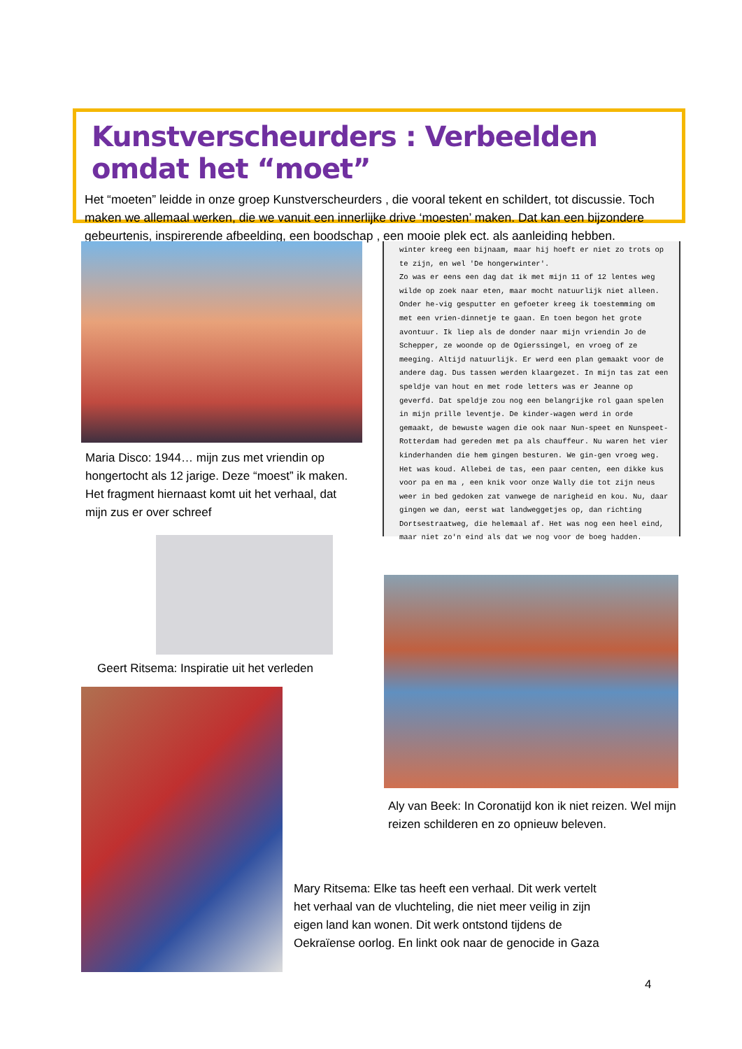Kunstverscheurders : Verbeelden omdat het “moet”
Het “moeten” leidde in onze groep Kunstverscheurders , die vooral tekent en schildert, tot discussie. Toch maken we allemaal werken, die we vanuit een innerlijke drive ‘moesten’ maken. Dat kan een bijzondere gebeurtenis, inspirerende afbeelding, een boodschap , een mooie plek ect. als aanleiding hebben.
Maria Disco: 1944… mijn zus met vriendin op hongertocht als 12 jarige. Deze “moest” ik maken. Het fragment hiernaast komt uit het verhaal, dat mijn zus er over schreef
winter kreeg een bijnaam, maar hij hoeft er niet zo trots op te zijn, en wel 'De hongerwinter'.
Zo was er eens een dag dat ik met mijn 11 of 12 lentes weg wilde op zoek naar eten, maar mocht natuurlijk niet alleen. Onder he-vig gesputter en gefoeter kreeg ik toestemming om met een vrien-dinnetje te gaan. En toen begon het grote avontuur. Ik liep als de donder naar mijn vriendin Jo de Schepper, ze woonde op de Ogierssingel, en vroeg of ze meeging. Altijd natuurlijk. Er werd een plan gemaakt voor de andere dag. Dus tassen werden klaargezet. In mijn tas zat een speldje van hout en met rode letters was er Jeanne op geverfd. Dat speldje zou nog een belangrijke rol gaan spelen in mijn prille leventje. De kinder-wagen werd in orde gemaakt, de bewuste wagen die ook naar Nun-speet en Nunspeet-Rotterdam had gereden met pa als chauffeur. Nu waren het vier kinderhanden die hem gingen besturen. We gin-gen vroeg weg. Het was koud. Allebei de tas, een paar centen, een dikke kus voor pa en ma , een knik voor onze Wally die tot zijn neus weer in bed gedoken zat vanwege de narigheid en kou. Nu, daar gingen we dan, eerst wat landweggetjes op, dan richting Dortsestraatweg, die helemaal af. Het was nog een heel eind, maar niet zo'n eind als dat we nog voor de boeg hadden.
Geert Ritsema: Inspiratie uit het verleden
Aly van Beek: In Coronatijd kon ik niet reizen. Wel mijn reizen schilderen en zo opnieuw beleven.
Mary Ritsema: Elke tas heeft een verhaal. Dit werk vertelt het verhaal van de vluchteling, die niet meer veilig in zijn eigen land kan wonen. Dit werk ontstond tijdens de Oekraïense oorlog. En linkt ook naar de genocide in Gaza
4